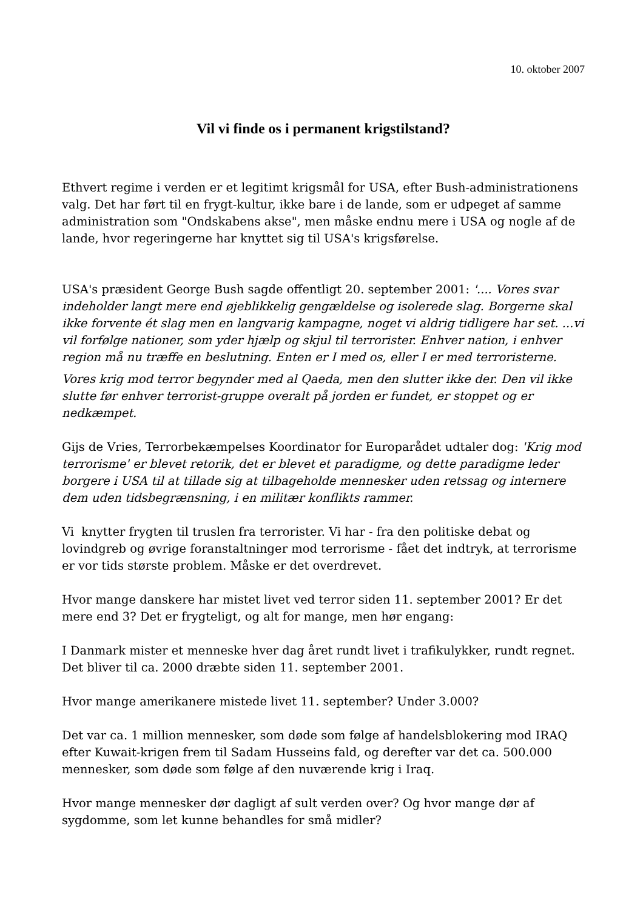10. oktober 2007
Vil vi finde os i permanent krigstilstand?
Ethvert regime i verden er et legitimt krigsmål for USA, efter Bush-administrationens valg. Det har ført til en frygt-kultur, ikke bare i de lande, som er udpeget af samme administration som "Ondskabens akse", men måske endnu mere i USA og nogle af de lande, hvor regeringerne har knyttet sig til USA's krigsførelse.
USA's præsident George Bush sagde offentligt 20. september 2001: '.... Vores svar indeholder langt mere end øjeblikkelig gengældelse og isolerede slag. Borgerne skal ikke forvente ét slag men en langvarig kampagne, noget vi aldrig tidligere har set. ...vi vil forfølge nationer, som yder hjælp og skjul til terrorister. Enhver nation, i enhver region må nu træffe en beslutning. Enten er I med os, eller I er med terroristerne.
Vores krig mod terror begynder med al Qaeda, men den slutter ikke der. Den vil ikke slutte før enhver terrorist-gruppe overalt på jorden er fundet, er stoppet og er nedkæmpet.
Gijs de Vries, Terrorbekæmpelses Koordinator for Europarådet udtaler dog: 'Krig mod terrorisme' er blevet retorik, det er blevet et paradigme, og dette paradigme leder borgere i USA til at tillade sig at tilbageholde mennesker uden retssag og internere dem uden tidsbegrænsning, i en militær konflikts rammer.
Vi knytter frygten til truslen fra terrorister. Vi har - fra den politiske debat og lovindgreb og øvrige foranstaltninger mod terrorisme - fået det indtryk, at terrorisme er vor tids største problem. Måske er det overdrevet.
Hvor mange danskere har mistet livet ved terror siden 11. september 2001? Er det mere end 3? Det er frygteligt, og alt for mange, men hør engang:
I Danmark mister et menneske hver dag året rundt livet i trafikulykker, rundt regnet. Det bliver til ca. 2000 dræbte siden 11. september 2001.
Hvor mange amerikanere mistede livet 11. september? Under 3.000?
Det var ca. 1 million mennesker, som døde som følge af handelsblokering mod IRAQ efter Kuwait-krigen frem til Sadam Husseins fald, og derefter var det ca. 500.000 mennesker, som døde som følge af den nuværende krig i Iraq.
Hvor mange mennesker dør dagligt af sult verden over? Og hvor mange dør af sygdomme, som let kunne behandles for små midler?